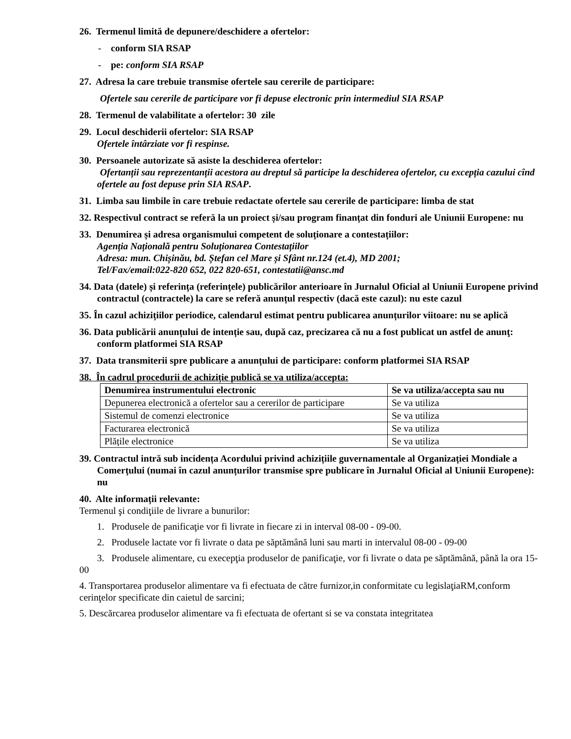26. Termenul limită de depunere/deschidere a ofertelor:
- conform SIA RSAP
- pe: conform SIA RSAP
27. Adresa la care trebuie transmise ofertele sau cererile de participare:
Ofertele sau cererile de participare vor fi depuse electronic prin intermediul SIA RSAP
28. Termenul de valabilitate a ofertelor: 30 zile
29. Locul deschiderii ofertelor: SIA RSAP
Ofertele întârziate vor fi respinse.
30. Persoanele autorizate să asiste la deschiderea ofertelor:
Ofertanții sau reprezentanții acestora au dreptul să participe la deschiderea ofertelor, cu excepția cazului cînd ofertele au fost depuse prin SIA RSAP.
31. Limba sau limbile în care trebuie redactate ofertele sau cererile de participare: limba de stat
32. Respectivul contract se referă la un proiect și/sau program finanțat din fonduri ale Uniunii Europene: nu
33. Denumirea și adresa organismului competent de soluționare a contestațiilor:
Agenția Națională pentru Soluționarea Contestațiilor
Adresa: mun. Chișinău, bd. Ștefan cel Mare și Sfânt nr.124 (et.4), MD 2001;
Tel/Fax/email:022-820 652, 022 820-651, contestatii@ansc.md
34. Data (datele) și referința (referințele) publicărilor anterioare în Jurnalul Oficial al Uniunii Europene privind contractul (contractele) la care se referă anunțul respectiv (dacă este cazul): nu este cazul
35. În cazul achizițiilor periodice, calendarul estimat pentru publicarea anunțurilor viitoare: nu se aplică
36. Data publicării anunțului de intenție sau, după caz, precizarea că nu a fost publicat un astfel de anunţ: conform platformei SIA RSAP
37. Data transmiterii spre publicare a anunțului de participare: conform platformei SIA RSAP
38. În cadrul procedurii de achiziție publică se va utiliza/accepta:
| Denumirea instrumentului electronic | Se va utiliza/accepta sau nu |
| --- | --- |
| Depunerea electronică a ofertelor sau a cererilor de participare | Se va utiliza |
| Sistemul de comenzi electronice | Se va utiliza |
| Facturarea electronică | Se va utiliza |
| Plățile electronice | Se va utiliza |
39. Contractul intră sub incidența Acordului privind achizițiile guvernamentale al Organizației Mondiale a Comerțului (numai în cazul anunțurilor transmise spre publicare în Jurnalul Oficial al Uniunii Europene): nu
40. Alte informații relevante:
Termenul şi condiţiile de livrare a bunurilor:
1. Produsele de panificaţie vor fi livrate in fiecare zi in interval 08-00 - 09-00.
2. Produsele lactate vor fi livrate o data pe săptămână luni sau marti in intervalul 08-00 - 09-00
3. Produsele alimentare, cu execepţia produselor de panificaţie, vor fi livrate o data pe săptămână, până la ora 15-00
4. Transportarea produselor alimentare va fi efectuata de către furnizor,in conformitate cu legislaţiaRM,conform cerinţelor specificate din caietul de sarcini;
5. Descărcarea produselor alimentare va fi efectuata de ofertant si se va constata integritatea